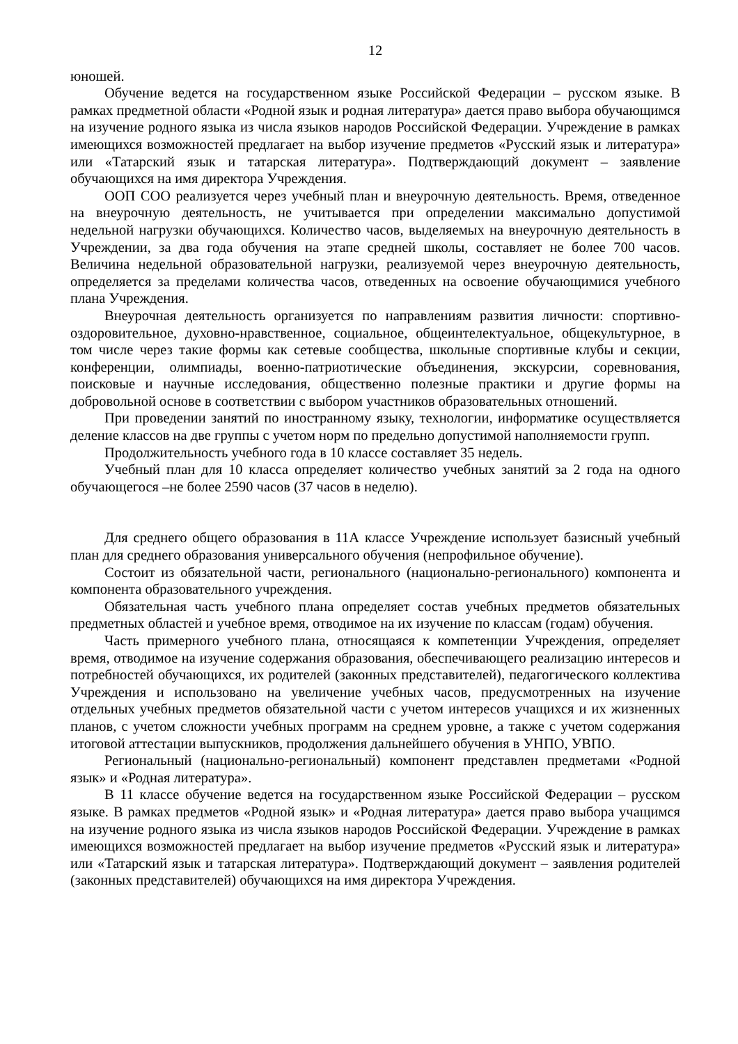12
юношей.
Обучение ведется на государственном языке Российской Федерации – русском языке. В рамках предметной области «Родной язык и родная литература» дается право выбора обучающимся на изучение родного языка из числа языков народов Российской Федерации. Учреждение в рамках имеющихся возможностей предлагает на выбор изучение предметов «Русский язык и литература» или «Татарский язык и татарская литература». Подтверждающий документ – заявление обучающихся на имя директора Учреждения.
ООП СОО реализуется через учебный план и внеурочную деятельность. Время, отведенное на внеурочную деятельность, не учитывается при определении максимально допустимой недельной нагрузки обучающихся. Количество часов, выделяемых на внеурочную деятельность в Учреждении, за два года обучения на этапе средней школы, составляет не более 700 часов. Величина недельной образовательной нагрузки, реализуемой через внеурочную деятельность, определяется за пределами количества часов, отведенных на освоение обучающимися учебного плана Учреждения.
Внеурочная деятельность организуется по направлениям развития личности: спортивно-оздоровительное, духовно-нравственное, социальное, общеинтелектуальное, общекультурное, в том числе через такие формы как сетевые сообщества, школьные спортивные клубы и секции, конференции, олимпиады, военно-патриотические объединения, экскурсии, соревнования, поисковые и научные исследования, общественно полезные практики и другие формы на добровольной основе в соответствии с выбором участников образовательных отношений.
При проведении занятий по иностранному языку, технологии, информатике осуществляется деление классов на две группы с учетом норм по предельно допустимой наполняемости групп.
Продолжительность учебного года в 10 классе составляет 35 недель.
Учебный план для 10 класса определяет количество учебных занятий за 2 года на одного обучающегося –не более 2590 часов (37 часов в неделю).
Для среднего общего образования в 11А классе Учреждение использует базисный учебный план для среднего образования универсального обучения (непрофильное обучение).
Состоит из обязательной части, регионального (национально-регионального) компонента и компонента образовательного учреждения.
Обязательная часть учебного плана определяет состав учебных предметов обязательных предметных областей и учебное время, отводимое на их изучение по классам (годам) обучения.
Часть примерного учебного плана, относящаяся к компетенции Учреждения, определяет время, отводимое на изучение содержания образования, обеспечивающего реализацию интересов и потребностей обучающихся, их родителей (законных представителей), педагогического коллектива Учреждения и использовано на увеличение учебных часов, предусмотренных на изучение отдельных учебных предметов обязательной части с учетом интересов учащихся и их жизненных планов, с учетом сложности учебных программ на среднем уровне, а также с учетом содержания итоговой аттестации выпускников, продолжения дальнейшего обучения в УНПО, УВПО.
Региональный (национально-региональный) компонент представлен предметами «Родной язык» и «Родная литература».
В 11 классе обучение ведется на государственном языке Российской Федерации – русском языке. В рамках предметов «Родной язык» и «Родная литература» дается право выбора учащимся на изучение родного языка из числа языков народов Российской Федерации. Учреждение в рамках имеющихся возможностей предлагает на выбор изучение предметов «Русский язык и литература» или «Татарский язык и татарская литература». Подтверждающий документ – заявления родителей (законных представителей) обучающихся на имя директора Учреждения.